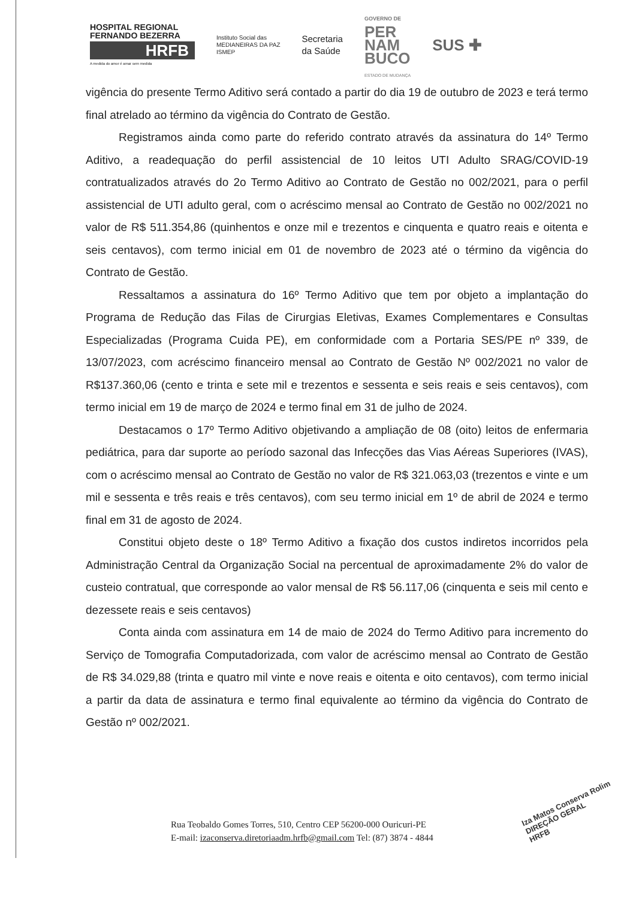HOSPITAL REGIONAL FERNANDO BEZERRA
HRFB
A medida do amor é amar sem medida
Instituto Social das
MEDIANEIRAS DA PAZ
ISMEP
Secretaria
da Saúde
GOVERNO DE
PER
NAM
BUCO
ESTADO DE MUDANÇA
SUS ✚
vigência do presente Termo Aditivo será contado a partir do dia 19 de outubro de 2023 e terá termo final atrelado ao término da vigência do Contrato de Gestão.
Registramos ainda como parte do referido contrato através da assinatura do 14º Termo Aditivo, a readequação do perfil assistencial de 10 leitos UTI Adulto SRAG/COVID-19 contratualizados através do 2o Termo Aditivo ao Contrato de Gestão no 002/2021, para o perfil assistencial de UTI adulto geral, com o acréscimo mensal ao Contrato de Gestão no 002/2021 no valor de R$ 511.354,86 (quinhentos e onze mil e trezentos e cinquenta e quatro reais e oitenta e seis centavos), com termo inicial em 01 de novembro de 2023 até o término da vigência do Contrato de Gestão.
Ressaltamos a assinatura do 16º Termo Aditivo que tem por objeto a implantação do Programa de Redução das Filas de Cirurgias Eletivas, Exames Complementares e Consultas Especializadas (Programa Cuida PE), em conformidade com a Portaria SES/PE nº 339, de 13/07/2023, com acréscimo financeiro mensal ao Contrato de Gestão Nº 002/2021 no valor de R$137.360,06 (cento e trinta e sete mil e trezentos e sessenta e seis reais e seis centavos), com termo inicial em 19 de março de 2024 e termo final em 31 de julho de 2024.
Destacamos o 17º Termo Aditivo objetivando a ampliação de 08 (oito) leitos de enfermaria pediátrica, para dar suporte ao período sazonal das Infecções das Vias Aéreas Superiores (IVAS), com o acréscimo mensal ao Contrato de Gestão no valor de R$ 321.063,03 (trezentos e vinte e um mil e sessenta e três reais e três centavos), com seu termo inicial em 1º de abril de 2024 e termo final em 31 de agosto de 2024.
Constitui objeto deste o 18º Termo Aditivo a fixação dos custos indiretos incorridos pela Administração Central da Organização Social na percentual de aproximadamente 2% do valor de custeio contratual, que corresponde ao valor mensal de R$ 56.117,06 (cinquenta e seis mil cento e dezessete reais e seis centavos)
Conta ainda com assinatura em 14 de maio de 2024 do Termo Aditivo para incremento do Serviço de Tomografia Computadorizada, com valor de acréscimo mensal ao Contrato de Gestão de R$ 34.029,88 (trinta e quatro mil vinte e nove reais e oitenta e oito centavos), com termo inicial a partir da data de assinatura e termo final equivalente ao término da vigência do Contrato de Gestão nº 002/2021.
Rua Teobaldo Gomes Torres, 510, Centro CEP 56200-000 Ouricuri-PE
E-mail: izaconserva.diretoriaadm.hrfb@gmail.com Tel: (87) 3874 - 4844
Iza Matos Conserva Rolim
DIREÇÃO GERAL
HRFB